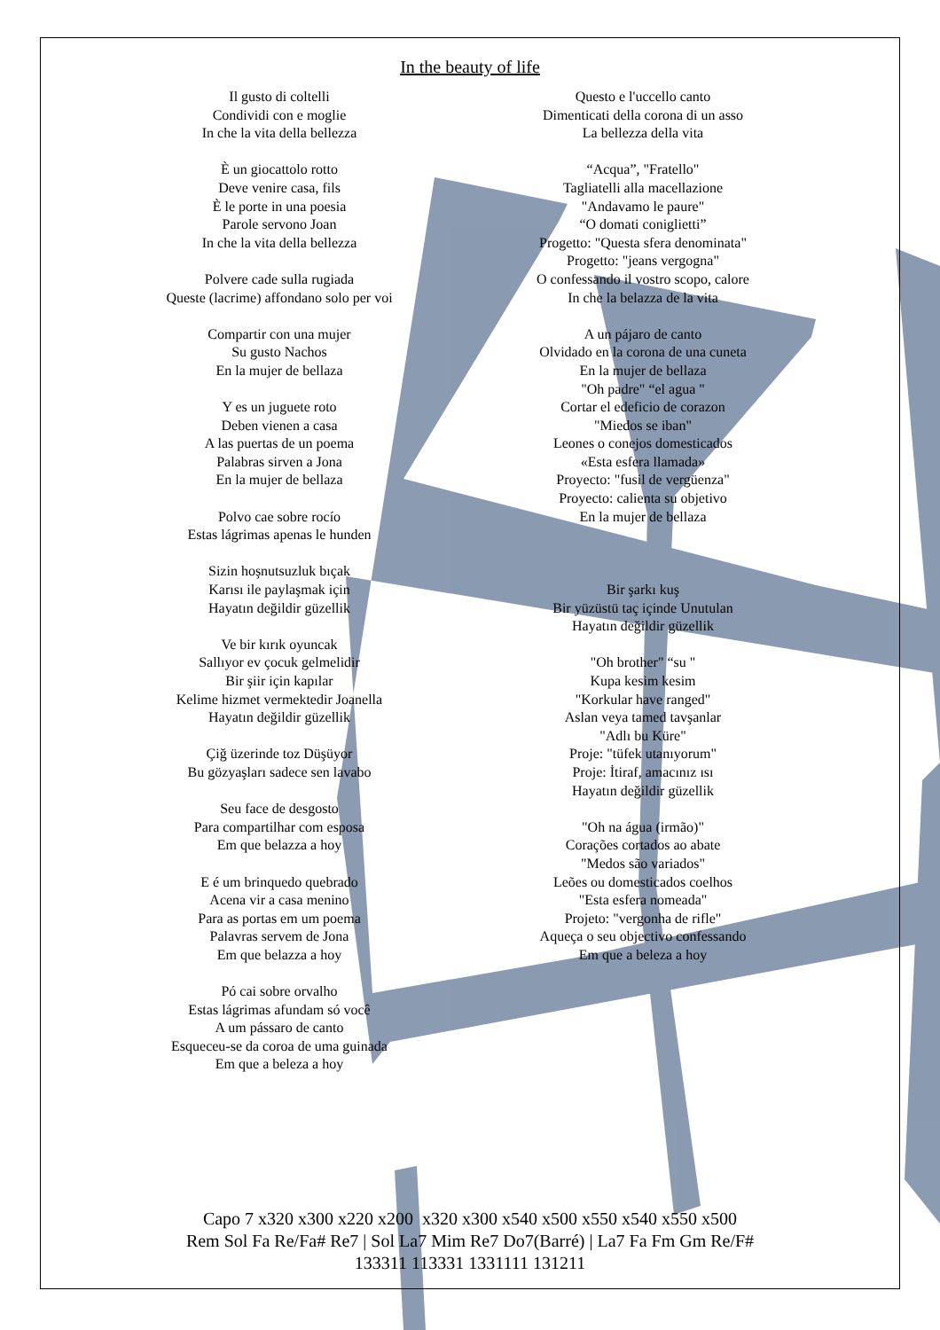In the beauty of life
Il gusto di coltelli
Condividi con e moglie
In che la vita della bellezza
È un giocattolo rotto
Deve venire casa, fils
È le porte in una poesia
Parole servono Joan
In che la vita della bellezza
Polvere cade sulla rugiada
Queste (lacrime) affondano solo per voi
Compartir con una mujer
Su gusto Nachos
En la mujer de bellaza
Y es un juguete roto
Deben vienen a casa
A las puertas de un poema
Palabras sirven a Jona
En la mujer de bellaza
Polvo cae sobre rocío
Estas lágrimas apenas le hunden
Sizin hoşnutsuzluk bıçak
Karısı ile paylaşmak için
Hayatın değildir güzellik
Ve bir kırık oyuncak
Sallıyor ev çocuk gelmelidir
Bir şiir için kapılar
Kelime hizmet vermektedir Joanella
Hayatın değildir güzellik
Çiğ üzerinde toz Düşüyor
Bu gözyaşları sadece sen lavabo
Seu face de desgosto
Para compartilhar com esposa
Em que belazza a hoy
E é um brinquedo quebrado
Acena vir a casa menino
Para as portas em um poema
Palavras servem de Jona
Em que belazza a hoy
Pó cai sobre orvalho
Estas lágrimas afundam só você
A um pássaro de canto
Esqueceu-se da coroa de uma guinada
Em que a beleza a hoy
Questo e l'uccello canto
Dimenticati della corona di un asso
La bellezza della vita
“Acqua”, "Fratello"
Tagliatelli alla macellazione
"Andavamo le paure"
“O domati coniglietti”
Progetto: "Questa sfera denominata"
Progetto: "jeans vergogna"
O confessando il vostro scopo, calore
In che la belazza de la vita
A un pájaro de canto
Olvidado en la corona de una cuneta
En la mujer de bellaza
"Oh padre" “el agua "
Cortar el edeficio de corazon
"Miedos se iban"
Leones o conejos domesticados
«Esta esfera llamada»
Proyecto: "fusil de vergüenza"
Proyecto: calienta su objetivo
En la mujer de bellaza
Bir şarkı kuş
Bir yüzüstü taç içinde Unutulan
Hayatın değildir güzellik
"Oh brother" “su "
Kupa kesim kesim
"Korkular have ranged"
Aslan veya tamed tavşanlar
"Adlı bu Küre"
Proje: "tüfek utanıyorum"
Proje: İtiraf, amacınız ısı
Hayatın değildir güzellik
"Oh na água (irmão)"
Corações cortados ao abate
"Medos são variados"
Leões ou domesticados coelhos
"Esta esfera nomeada"
Projeto: "vergonha de rifle"
Aqueça o seu objectivo confessando
Em que a beleza a hoy
Capo 7 x320 x300 x220 x200 x320 x300 x540 x500 x550 x540 x550 x500
Rem Sol Fa Re/Fa# Re7 | Sol La7 Mim Re7 Do7(Barré) | La7 Fa Fm Gm Re/F#
133311 113331 1331111 131211